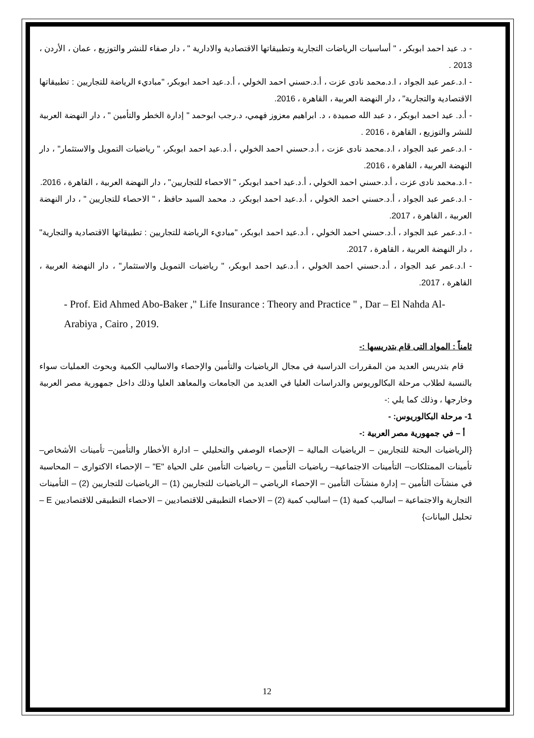- د. عيد احمد ابوبكر ، " أساسيات الرياضات التجارية وتطبيقاتها الاقتصادية والادارية " ، دار صفاء للنشر والتوزيع ، عمان ، الأردن ، 2013 .
- ا.د.عمر عبد الجواد ، ا.د.محمد نادى عزت ، أ.د.حسني احمد الخولي ، أ.د.عيد احمد ابوبكر، "مباديء الرياضة للتجاريين : تطبيقاتها الاقتصادية والتجارية" ، دار النهضة العربية ، القاهرة ، 2016.
- أ.د. عيد احمد ابوبكر ، د عبد الله صميدة ، د. ابراهيم معزوز فهمي، د.رجب ابوحمد " إدارة الخطر والتأمين " ، دار النهضة العربية للنشر والتوزيع ، القاهرة ، 2016 .
- ا.د.عمر عبد الجواد ، ا.د.محمد نادى عزت ، أ.د.حسني احمد الخولي ، أ.د.عيد احمد ابوبكر، " رياضيات التمويل والاستثمار" ، دار النهضة العربية ، القاهرة ، 2016.
- ا.د.محمد نادى عزت ، أ.د.حسني احمد الخولي ، أ.د.عيد احمد ابوبكر، " الاحصاء للتجاريين" ، دار النهضة العربية ، القاهرة ، 2016.
- ا.د.عمر عبد الجواد ، أ.د.حسني احمد الخولي ، أ.د.عيد احمد ابوبكر، د. محمد السيد حافظ ، " الاحصاء للتجاريين " ، دار النهضة العربية ، القاهرة ، 2017.
- ا.د.عمر عبد الجواد ، أ.د.حسني احمد الخولي ، أ.د.عيد احمد ابوبكر، "مباديء الرياضة للتجاريين : تطبيقاتها الاقتصادية والتجارية" ، دار النهضة العربية ، القاهرة ، 2017.
- ا.د.عمر عبد الجواد ، أ.د.حسني احمد الخولي ، أ.د.عيد احمد ابوبكر، " رياضيات التمويل والاستثمار" ، دار النهضة العربية ، القاهرة ، 2017.
- Prof. Eid Ahmed Abo-Baker ," Life Insurance : Theory and Practice " , Dar – El Nahda Al-Arabiya , Cairo , 2019.
ثامناً : المواد التى قام بتدريسها :-
قام بتدريس العديد من المقررات الدراسية في مجال الرياضيات والتأمين والإحصاء والاساليب الكمية وبحوث العمليات سواء بالنسبة لطلاب مرحلة البكالوريوس والدراسات العليا في العديد من الجامعات والمعاهد العليا وذلك داخل جمهورية مصر العربية وخارجها ، وذلك كما يلي :-
1- مرحلة البكالوريوس: -
أ – في جمهورية مصر العربية :-
{الرياضيات البحتة للتجاريين – الرياضيات المالية – الإحصاء الوصفي والتحليلي – ادارة الأخطار والتأمين– تأمينات الأشخاص– تأمينات الممتلكات– التأمينات الاجتماعية– رياضيات التأمين – رياضيات التأمين على الحياة "E" – الإحصاء الاكتوارى – المحاسبة في منشآت التأمين – إدارة منشآت التأمين – الإحصاء الرياضي – الرياضيات للتجاريين (1) – الرياضيات للتجاريين (2) – التأمينات التجارية والاجتماعية – اساليب كمية (1) – اساليب كمية (2) – الاحصاء التطبيقى للاقتصاديين – الاحصاء التطبيقى للاقتصاديين E –تحليل البيانات}
12